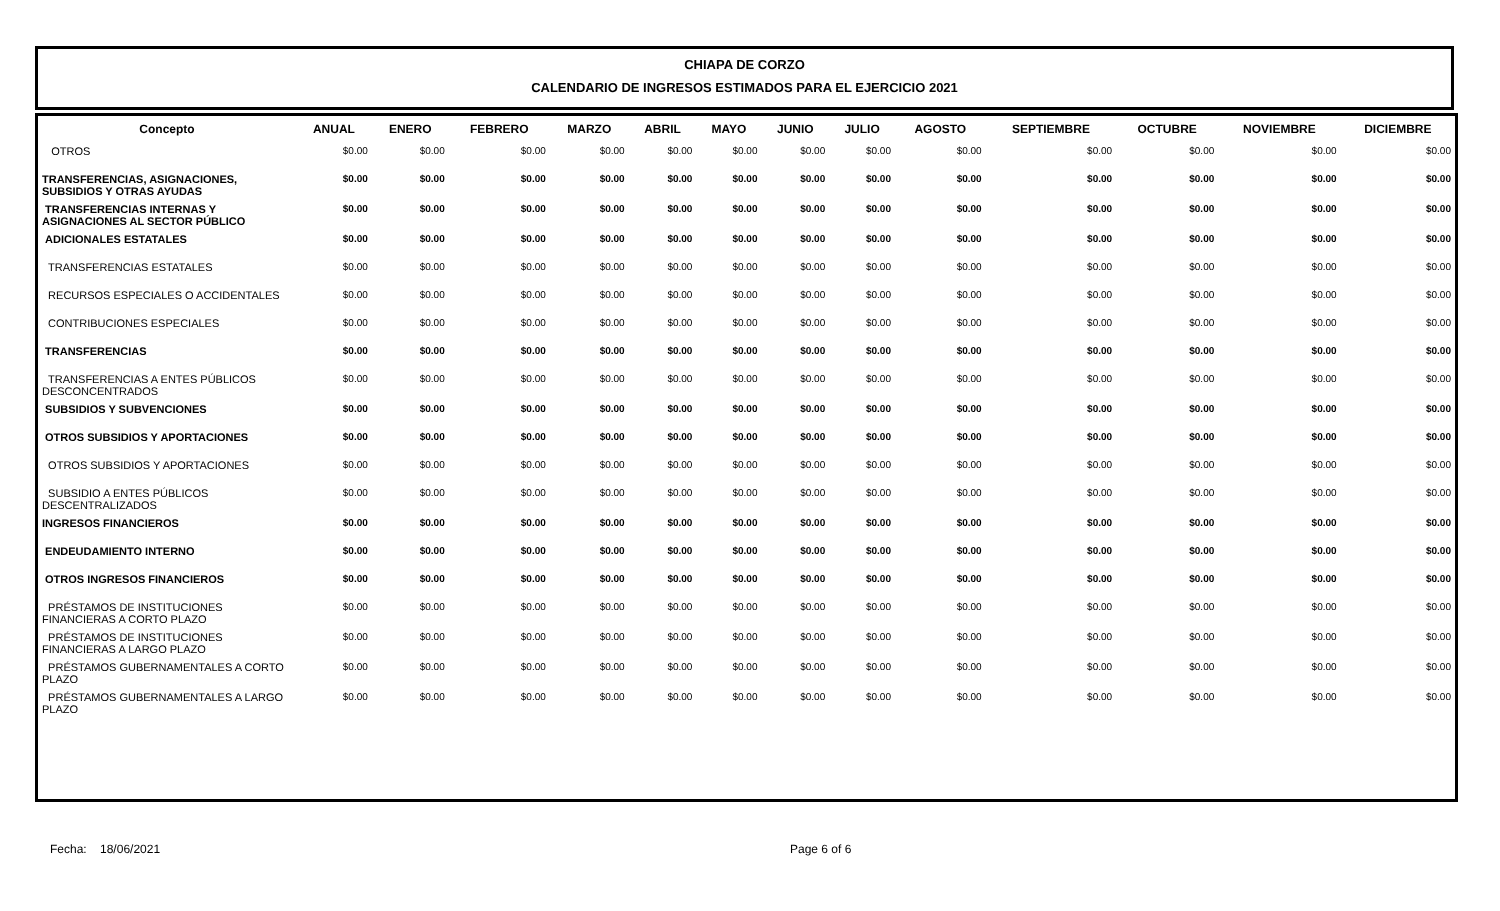CHIAPA DE CORZO
CALENDARIO DE INGRESOS ESTIMADOS PARA EL EJERCICIO 2021
| Concepto | ANUAL | ENERO | FEBRERO | MARZO | ABRIL | MAYO | JUNIO | JULIO | AGOSTO | SEPTIEMBRE | OCTUBRE | NOVIEMBRE | DICIEMBRE |
| --- | --- | --- | --- | --- | --- | --- | --- | --- | --- | --- | --- | --- | --- |
| OTROS | $0.00 | $0.00 | $0.00 | $0.00 | $0.00 | $0.00 | $0.00 | $0.00 | $0.00 | $0.00 | $0.00 | $0.00 | $0.00 |
| TRANSFERENCIAS, ASIGNACIONES, SUBSIDIOS Y OTRAS AYUDAS | $0.00 | $0.00 | $0.00 | $0.00 | $0.00 | $0.00 | $0.00 | $0.00 | $0.00 | $0.00 | $0.00 | $0.00 | $0.00 |
| TRANSFERENCIAS INTERNAS Y ASIGNACIONES AL SECTOR PÚBLICO | $0.00 | $0.00 | $0.00 | $0.00 | $0.00 | $0.00 | $0.00 | $0.00 | $0.00 | $0.00 | $0.00 | $0.00 | $0.00 |
| ADICIONALES ESTATALES | $0.00 | $0.00 | $0.00 | $0.00 | $0.00 | $0.00 | $0.00 | $0.00 | $0.00 | $0.00 | $0.00 | $0.00 | $0.00 |
| TRANSFERENCIAS ESTATALES | $0.00 | $0.00 | $0.00 | $0.00 | $0.00 | $0.00 | $0.00 | $0.00 | $0.00 | $0.00 | $0.00 | $0.00 | $0.00 |
| RECURSOS ESPECIALES O ACCIDENTALES | $0.00 | $0.00 | $0.00 | $0.00 | $0.00 | $0.00 | $0.00 | $0.00 | $0.00 | $0.00 | $0.00 | $0.00 | $0.00 |
| CONTRIBUCIONES ESPECIALES | $0.00 | $0.00 | $0.00 | $0.00 | $0.00 | $0.00 | $0.00 | $0.00 | $0.00 | $0.00 | $0.00 | $0.00 | $0.00 |
| TRANSFERENCIAS | $0.00 | $0.00 | $0.00 | $0.00 | $0.00 | $0.00 | $0.00 | $0.00 | $0.00 | $0.00 | $0.00 | $0.00 | $0.00 |
| TRANSFERENCIAS A ENTES PÚBLICOS DESCONCENTRADOS | $0.00 | $0.00 | $0.00 | $0.00 | $0.00 | $0.00 | $0.00 | $0.00 | $0.00 | $0.00 | $0.00 | $0.00 | $0.00 |
| SUBSIDIOS Y SUBVENCIONES | $0.00 | $0.00 | $0.00 | $0.00 | $0.00 | $0.00 | $0.00 | $0.00 | $0.00 | $0.00 | $0.00 | $0.00 | $0.00 |
| OTROS SUBSIDIOS Y APORTACIONES | $0.00 | $0.00 | $0.00 | $0.00 | $0.00 | $0.00 | $0.00 | $0.00 | $0.00 | $0.00 | $0.00 | $0.00 | $0.00 |
| OTROS SUBSIDIOS Y APORTACIONES | $0.00 | $0.00 | $0.00 | $0.00 | $0.00 | $0.00 | $0.00 | $0.00 | $0.00 | $0.00 | $0.00 | $0.00 | $0.00 |
| SUBSIDIO A ENTES PÚBLICOS DESCENTRALIZADOS | $0.00 | $0.00 | $0.00 | $0.00 | $0.00 | $0.00 | $0.00 | $0.00 | $0.00 | $0.00 | $0.00 | $0.00 | $0.00 |
| INGRESOS FINANCIEROS | $0.00 | $0.00 | $0.00 | $0.00 | $0.00 | $0.00 | $0.00 | $0.00 | $0.00 | $0.00 | $0.00 | $0.00 | $0.00 |
| ENDEUDAMIENTO INTERNO | $0.00 | $0.00 | $0.00 | $0.00 | $0.00 | $0.00 | $0.00 | $0.00 | $0.00 | $0.00 | $0.00 | $0.00 | $0.00 |
| OTROS INGRESOS FINANCIEROS | $0.00 | $0.00 | $0.00 | $0.00 | $0.00 | $0.00 | $0.00 | $0.00 | $0.00 | $0.00 | $0.00 | $0.00 | $0.00 |
| PRÉSTAMOS DE INSTITUCIONES FINANCIERAS A CORTO PLAZO | $0.00 | $0.00 | $0.00 | $0.00 | $0.00 | $0.00 | $0.00 | $0.00 | $0.00 | $0.00 | $0.00 | $0.00 | $0.00 |
| PRÉSTAMOS DE INSTITUCIONES FINANCIERAS A LARGO PLAZO | $0.00 | $0.00 | $0.00 | $0.00 | $0.00 | $0.00 | $0.00 | $0.00 | $0.00 | $0.00 | $0.00 | $0.00 | $0.00 |
| PRÉSTAMOS GUBERNAMENTALES A CORTO PLAZO | $0.00 | $0.00 | $0.00 | $0.00 | $0.00 | $0.00 | $0.00 | $0.00 | $0.00 | $0.00 | $0.00 | $0.00 | $0.00 |
| PRÉSTAMOS GUBERNAMENTALES A LARGO PLAZO | $0.00 | $0.00 | $0.00 | $0.00 | $0.00 | $0.00 | $0.00 | $0.00 | $0.00 | $0.00 | $0.00 | $0.00 | $0.00 |
Fecha: 18/06/2021 Page 6 of 6